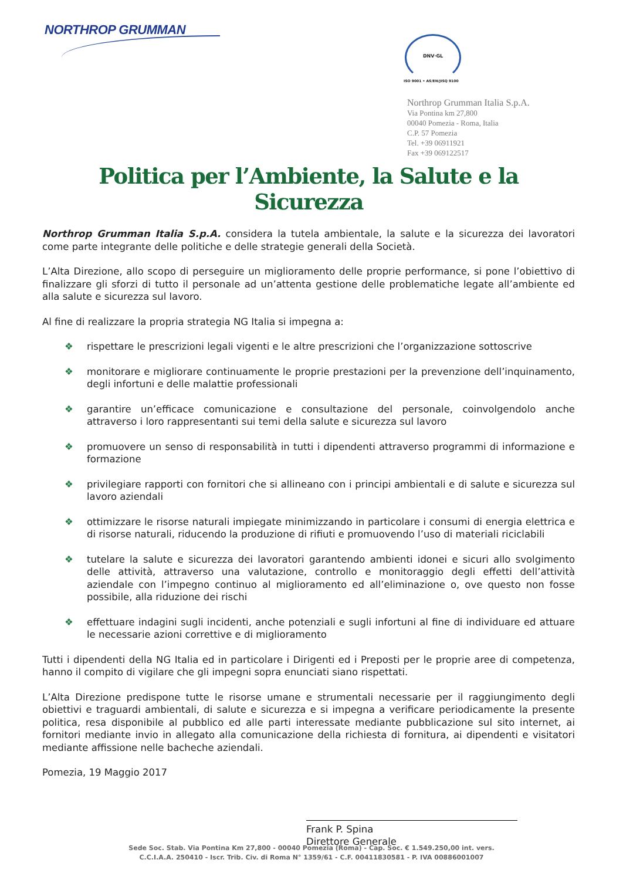NORTHROP GRUMMAN DNV·GL
ISO 9001 • AS/EN/JISQ 9100
Northrop Grumman Italia S.p.A.
Via Pontina km 27,800
00040 Pomezia - Roma, Italia
C.P. 57 Pomezia
Tel. +39 06911921
Fax +39 069122517
Politica per l’Ambiente, la Salute e la Sicurezza
Northrop Grumman Italia S.p.A. considera la tutela ambientale, la salute e la sicurezza dei lavoratori come parte integrante delle politiche e delle strategie generali della Società.
L’Alta Direzione, allo scopo di perseguire un miglioramento delle proprie performance, si pone l’obiettivo di finalizzare gli sforzi di tutto il personale ad un’attenta gestione delle problematiche legate all’ambiente ed alla salute e sicurezza sul lavoro.
Al fine di realizzare la propria strategia NG Italia si impegna a:
❖ rispettare le prescrizioni legali vigenti e le altre prescrizioni che l’organizzazione sottoscrive
❖ monitorare e migliorare continuamente le proprie prestazioni per la prevenzione dell’inquinamento, degli infortuni e delle malattie professionali
❖ garantire un’efficace comunicazione e consultazione del personale, coinvolgendolo anche attraverso i loro rappresentanti sui temi della salute e sicurezza sul lavoro
❖ promuovere un senso di responsabilità in tutti i dipendenti attraverso programmi di informazione e formazione
❖ privilegiare rapporti con fornitori che si allineano con i principi ambientali e di salute e sicurezza sul lavoro aziendali
❖ ottimizzare le risorse naturali impiegate minimizzando in particolare i consumi di energia elettrica e di risorse naturali, riducendo la produzione di rifiuti e promuovendo l’uso di materiali riciclabili
❖ tutelare la salute e sicurezza dei lavoratori garantendo ambienti idonei e sicuri allo svolgimento delle attività, attraverso una valutazione, controllo e monitoraggio degli effetti dell’attività aziendale con l’impegno continuo al miglioramento ed all’eliminazione o, ove questo non fosse possibile, alla riduzione dei rischi
❖ effettuare indagini sugli incidenti, anche potenziali e sugli infortuni al fine di individuare ed attuare le necessarie azioni correttive e di miglioramento
Tutti i dipendenti della NG Italia ed in particolare i Dirigenti ed i Preposti per le proprie aree di competenza, hanno il compito di vigilare che gli impegni sopra enunciati siano rispettati.
L’Alta Direzione predispone tutte le risorse umane e strumentali necessarie per il raggiungimento degli obiettivi e traguardi ambientali, di salute e sicurezza e si impegna a verificare periodicamente la presente politica, resa disponibile al pubblico ed alle parti interessate mediante pubblicazione sul sito internet, ai fornitori mediante invio in allegato alla comunicazione della richiesta di fornitura, ai dipendenti e visitatori mediante affissione nelle bacheche aziendali.
Pomezia, 19 Maggio 2017
Frank P. Spina
Direttore Generale
Sede Soc. Stab. Via Pontina Km 27,800 - 00040 Pomezia (Roma) - Cap. Soc. € 1.549.250,00 int. vers.
C.C.I.A.A. 250410 - Iscr. Trib. Civ. di Roma N° 1359/61 - C.F. 00411830581 - P. IVA 00886001007